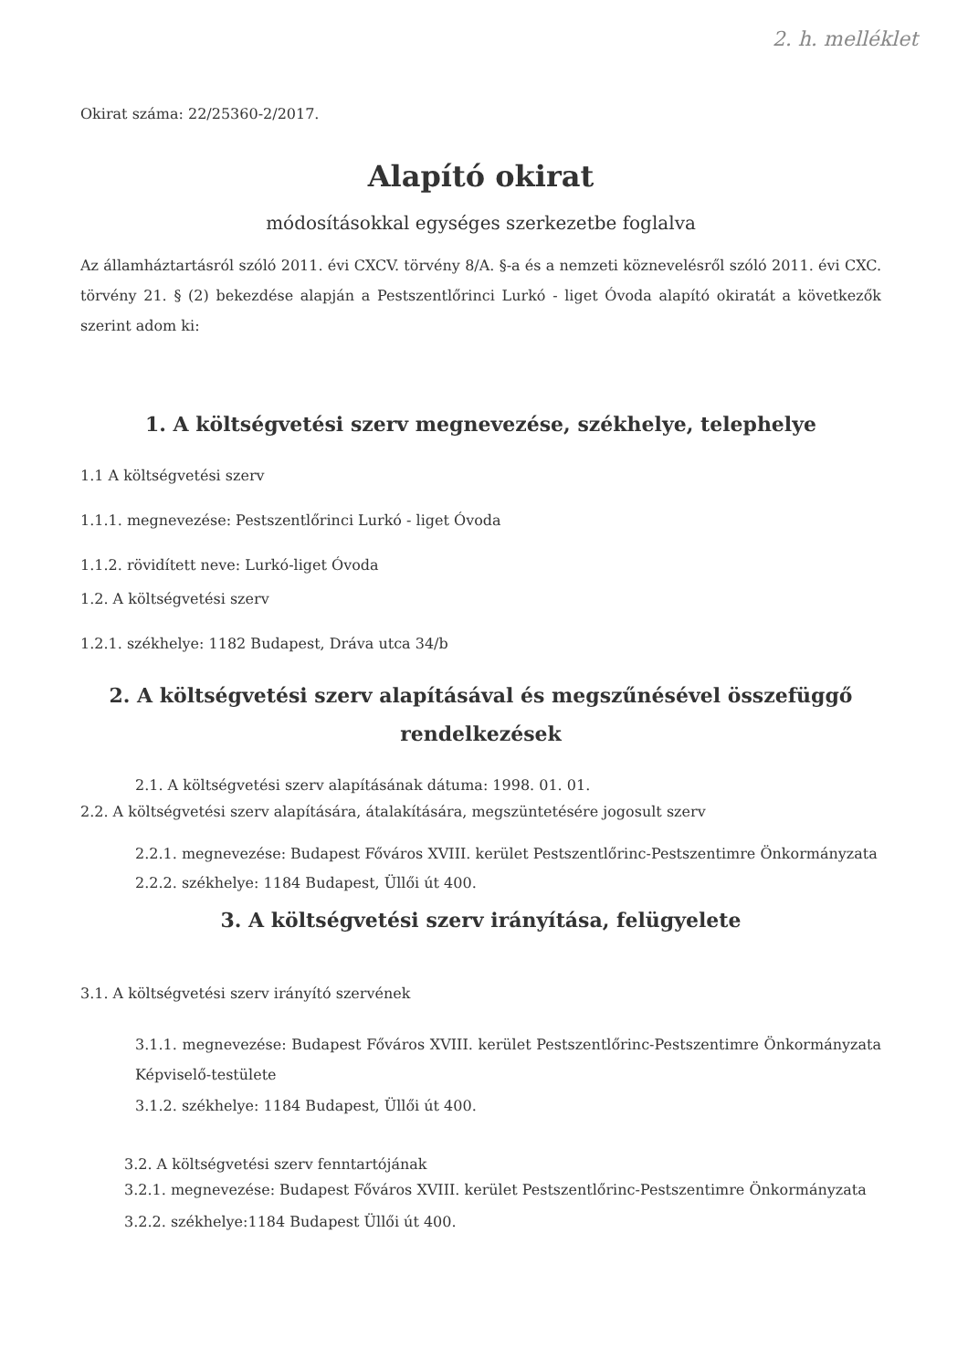2. h. melléklet
Okirat száma: 22/25360-2/2017.
Alapító okirat
módosításokkal egységes szerkezetbe foglalva
Az államháztartásról szóló 2011. évi CXCV. törvény 8/A. §-a és a nemzeti köznevelésről szóló 2011. évi CXC. törvény 21. § (2) bekezdése alapján a Pestszentlőrinci Lurkó - liget Óvoda alapító okiratát a következők szerint adom ki:
1. A költségvetési szerv megnevezése, székhelye, telephelye
1.1 A költségvetési szerv
1.1.1. megnevezése: Pestszentlőrinci Lurkó - liget Óvoda
1.1.2. rövidített neve: Lurkó-liget Óvoda
1.2. A költségvetési szerv
1.2.1. székhelye: 1182 Budapest, Dráva utca 34/b
2. A költségvetési szerv alapításával és megszűnésével összefüggő rendelkezések
2.1. A költségvetési szerv alapításának dátuma: 1998. 01. 01.
2.2. A költségvetési szerv alapítására, átalakítására, megszüntetésére jogosult szerv
2.2.1. megnevezése: Budapest Főváros XVIII. kerület Pestszentlőrinc-Pestszentimre Önkormányzata
2.2.2. székhelye: 1184 Budapest, Üllői út 400.
3. A költségvetési szerv irányítása, felügyelete
3.1. A költségvetési szerv irányító szervének
3.1.1. megnevezése: Budapest Főváros XVIII. kerület Pestszentlőrinc-Pestszentimre Önkormányzata Képviselő-testülete
3.1.2. székhelye: 1184 Budapest, Üllői út 400.
3.2. A költségvetési szerv fenntartójának
3.2.1. megnevezése: Budapest Főváros XVIII. kerület Pestszentlőrinc-Pestszentimre Önkormányzata
3.2.2. székhelye:1184 Budapest Üllői út 400.